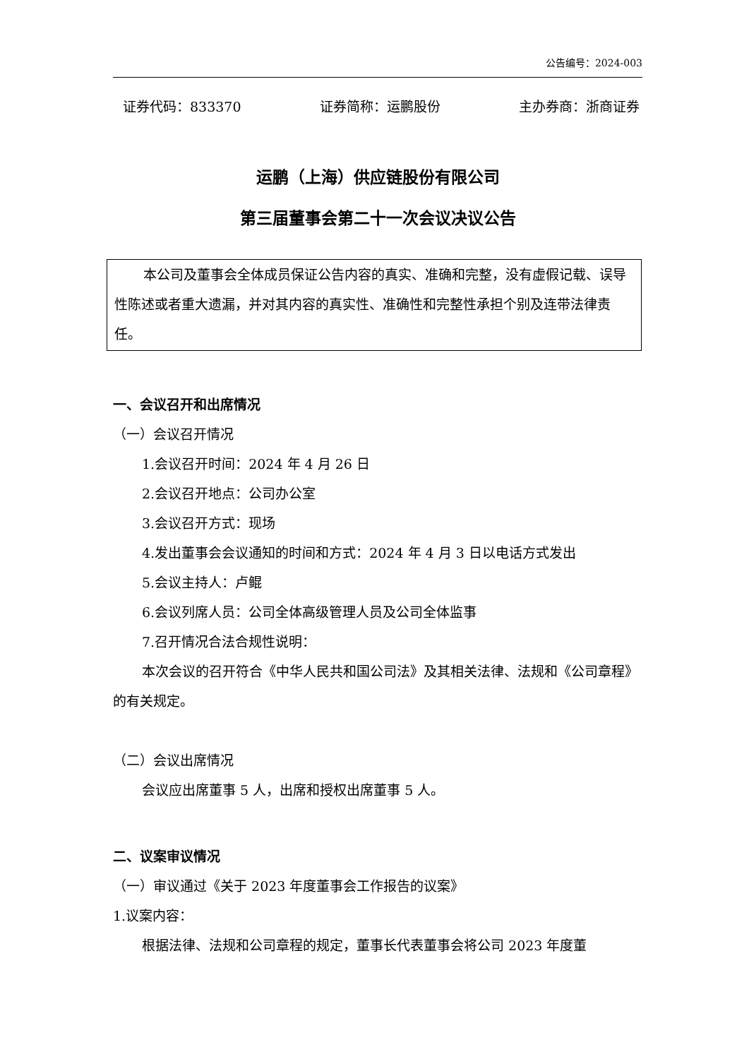公告编号：2024-003
证券代码：833370 证券简称：运鹏股份 主办券商：浙商证券
运鹏（上海）供应链股份有限公司
第三届董事会第二十一次会议决议公告
本公司及董事会全体成员保证公告内容的真实、准确和完整，没有虚假记载、误导性陈述或者重大遗漏，并对其内容的真实性、准确性和完整性承担个别及连带法律责任。
一、会议召开和出席情况
（一）会议召开情况
1.会议召开时间：2024 年 4 月 26 日
2.会议召开地点：公司办公室
3.会议召开方式：现场
4.发出董事会会议通知的时间和方式：2024 年 4 月 3 日以电话方式发出
5.会议主持人：卢鲲
6.会议列席人员：公司全体高级管理人员及公司全体监事
7.召开情况合法合规性说明：
本次会议的召开符合《中华人民共和国公司法》及其相关法律、法规和《公司章程》的有关规定。
（二）会议出席情况
会议应出席董事 5 人，出席和授权出席董事 5 人。
二、议案审议情况
（一）审议通过《关于 2023 年度董事会工作报告的议案》
1.议案内容：
根据法律、法规和公司章程的规定，董事长代表董事会将公司 2023 年度董